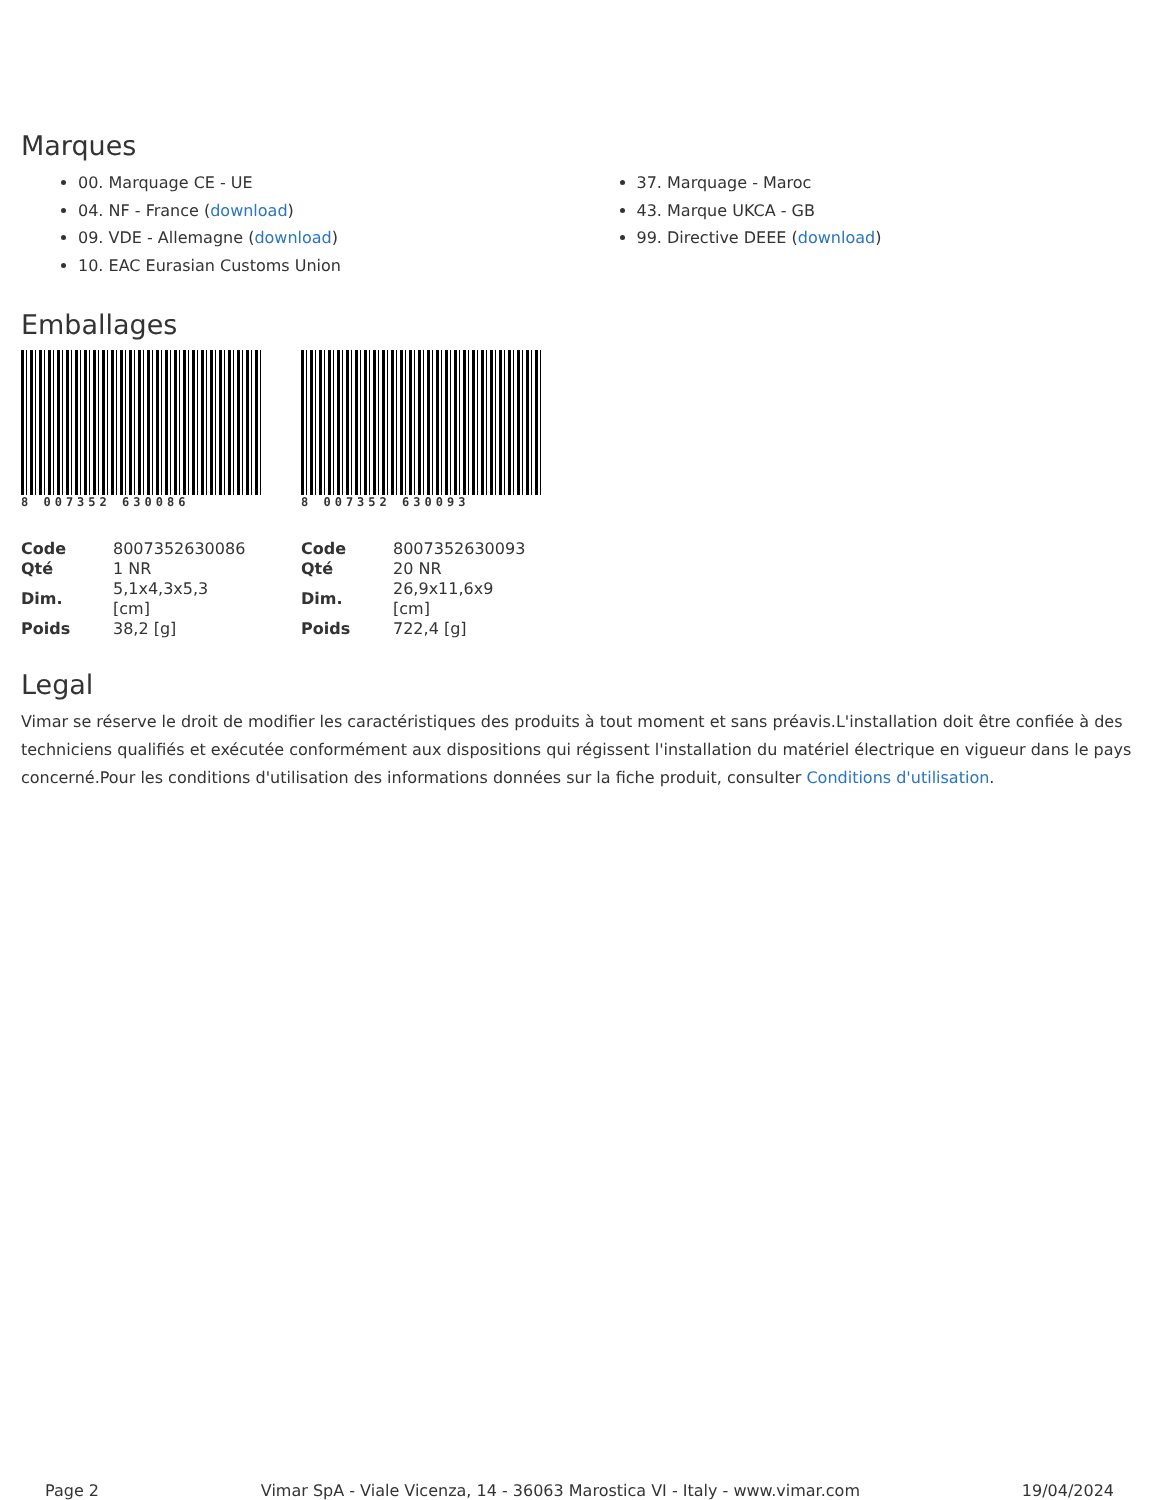Marques
00. Marquage CE - UE
04. NF - France (download)
09. VDE - Allemagne (download)
10. EAC Eurasian Customs Union
37. Marquage - Maroc
43. Marque UKCA - GB
99. Directive DEEE (download)
Emballages
8 007352 630086
| Code | 8007352630086 |
| Qté | 1 NR |
| Dim. | 5,1x4,3x5,3 [cm] |
| Poids | 38,2 [g] |
8 007352 630093
| Code | 8007352630093 |
| Qté | 20 NR |
| Dim. | 26,9x11,6x9 [cm] |
| Poids | 722,4 [g] |
Legal
Vimar se réserve le droit de modifier les caractéristiques des produits à tout moment et sans préavis.L'installation doit être confiée à des techniciens qualifiés et exécutée conformément aux dispositions qui régissent l'installation du matériel électrique en vigueur dans le pays concerné.Pour les conditions d'utilisation des informations données sur la fiche produit, consulter Conditions d'utilisation.
Page 2 Vimar SpA - Viale Vicenza, 14 - 36063 Marostica VI - Italy - www.vimar.com 19/04/2024